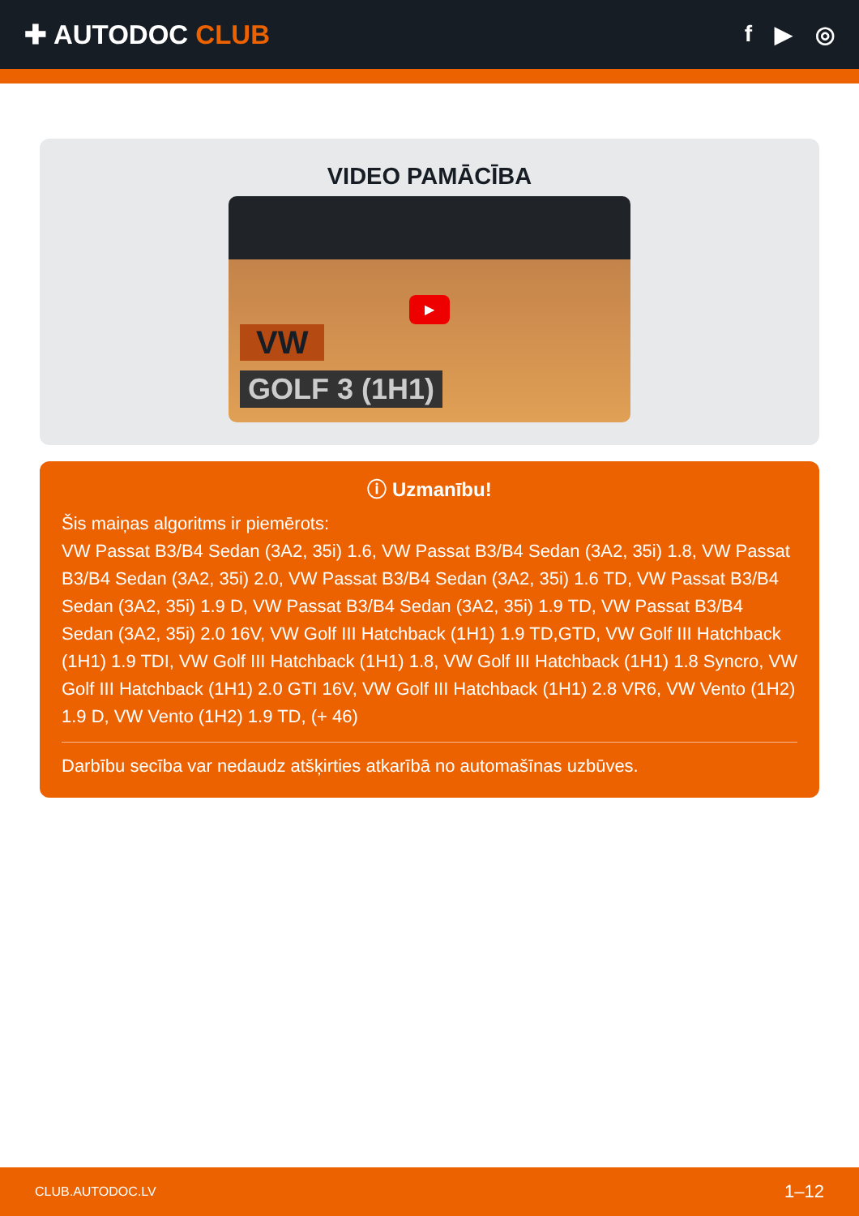✚ AUTODOC CLUB
f ▶ ◎
VIDEO PAMĀCĪBA
▶
VW
GOLF 3 (1H1)
ⓘ Uzmanību!
Šis maiņas algoritms ir piemērots:
VW Passat B3/B4 Sedan (3A2, 35i) 1.6, VW Passat B3/B4 Sedan (3A2, 35i) 1.8, VW Passat B3/B4 Sedan (3A2, 35i) 2.0, VW Passat B3/B4 Sedan (3A2, 35i) 1.6 TD, VW Passat B3/B4 Sedan (3A2, 35i) 1.9 D, VW Passat B3/B4 Sedan (3A2, 35i) 1.9 TD, VW Passat B3/B4 Sedan (3A2, 35i) 2.0 16V, VW Golf III Hatchback (1H1) 1.9 TD,GTD, VW Golf III Hatchback (1H1) 1.9 TDI, VW Golf III Hatchback (1H1) 1.8, VW Golf III Hatchback (1H1) 1.8 Syncro, VW Golf III Hatchback (1H1) 2.0 GTI 16V, VW Golf III Hatchback (1H1) 2.8 VR6, VW Vento (1H2) 1.9 D, VW Vento (1H2) 1.9 TD, (+ 46)
Darbību secība var nedaudz atšķirties atkarībā no automašīnas uzbūves.
CLUB.AUTODOC.LV 1–12